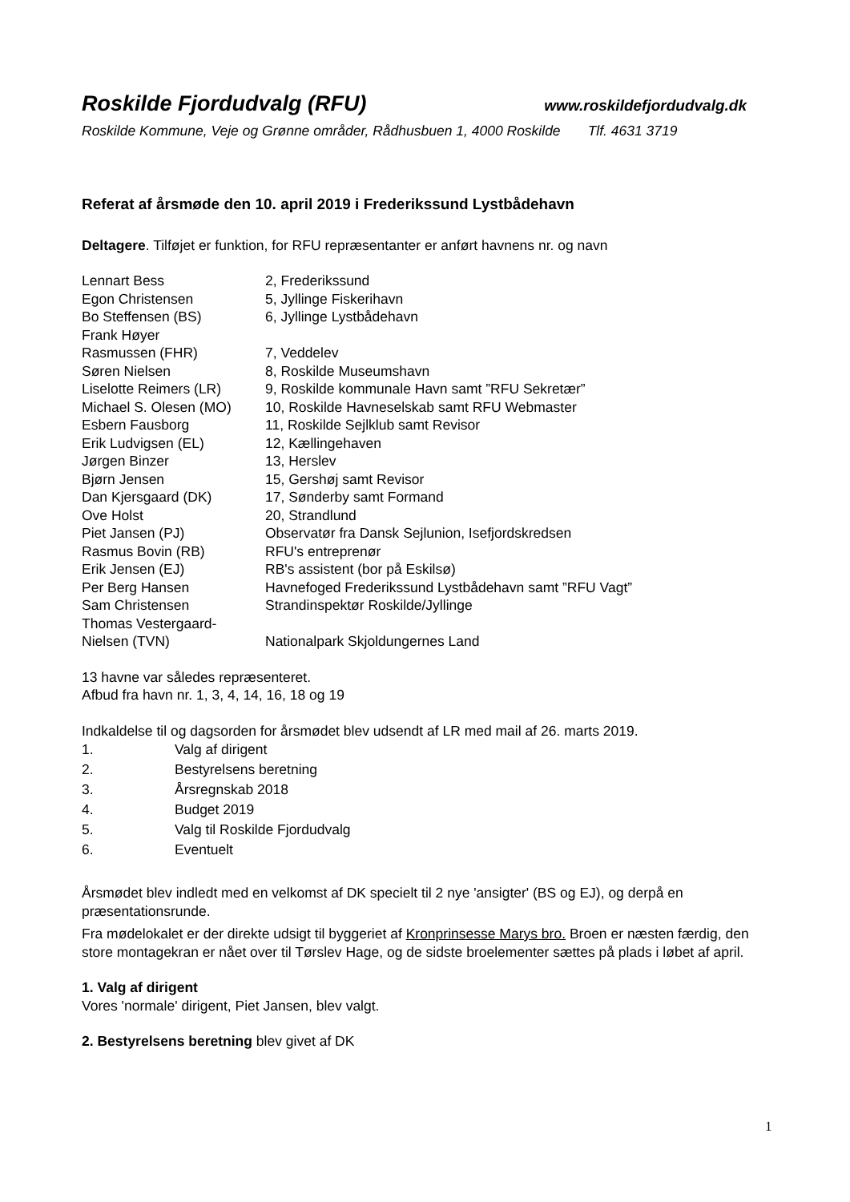Roskilde Fjordudvalg (RFU) www.roskildefjordudvalg.dk
Roskilde Kommune, Veje og Grønne områder, Rådhusbuen 1, 4000 Roskilde Tlf. 4631 3719
Referat af årsmøde den 10. april 2019 i Frederikssund Lystbådehavn
Deltagere. Tilføjet er funktion, for RFU repræsentanter er anført havnens nr. og navn
| Lennart Bess | 2, Frederikssund |
| Egon Christensen | 5, Jyllinge Fiskerihavn |
| Bo Steffensen (BS) | 6, Jyllinge Lystbådehavn |
| Frank Høyer Rasmussen (FHR) | 7, Veddelev |
| Søren Nielsen | 8, Roskilde Museumshavn |
| Liselotte Reimers (LR) | 9, Roskilde kommunale Havn samt ”RFU Sekretær” |
| Michael S. Olesen (MO) | 10, Roskilde Havneselskab samt RFU Webmaster |
| Esbern Fausborg | 11, Roskilde Sejlklub samt Revisor |
| Erik Ludvigsen (EL) | 12, Kællingehaven |
| Jørgen Binzer | 13, Herslev |
| Bjørn Jensen | 15, Gershøj samt Revisor |
| Dan Kjersgaard (DK) | 17, Sønderby samt Formand |
| Ove Holst | 20, Strandlund |
| Piet Jansen (PJ) | Observatør fra Dansk Sejlunion, Isefjordskredsen |
| Rasmus Bovin (RB) | RFU's entreprenør |
| Erik Jensen (EJ) | RB's assistent (bor på Eskilsø) |
| Per Berg Hansen | Havnefoged Frederikssund Lystbådehavn samt ”RFU Vagt” |
| Sam Christensen | Strandinspektør Roskilde/Jyllinge |
| Thomas Vestergaard- Nielsen (TVN) | Nationalpark Skjoldungernes Land |
13 havne var således repræsenteret.
Afbud fra havn nr. 1, 3, 4, 14, 16, 18 og 19
Indkaldelse til og dagsorden for årsmødet blev udsendt af LR med mail af 26. marts 2019.
| 1. | Valg af dirigent |
| 2. | Bestyrelsens beretning |
| 3. | Årsregnskab 2018 |
| 4. | Budget 2019 |
| 5. | Valg til Roskilde Fjordudvalg |
| 6. | Eventuelt |
Årsmødet blev indledt med en velkomst af DK specielt til 2 nye 'ansigter' (BS og EJ), og derpå en præsentationsrunde.
Fra mødelokalet er der direkte udsigt til byggeriet af Kronprinsesse Marys bro. Broen er næsten færdig, den store montagekran er nået over til Tørslev Hage, og de sidste broelementer sættes på plads i løbet af april.
1. Valg af dirigent
Vores 'normale' dirigent, Piet Jansen, blev valgt.
2. Bestyrelsens beretning blev givet af DK
1